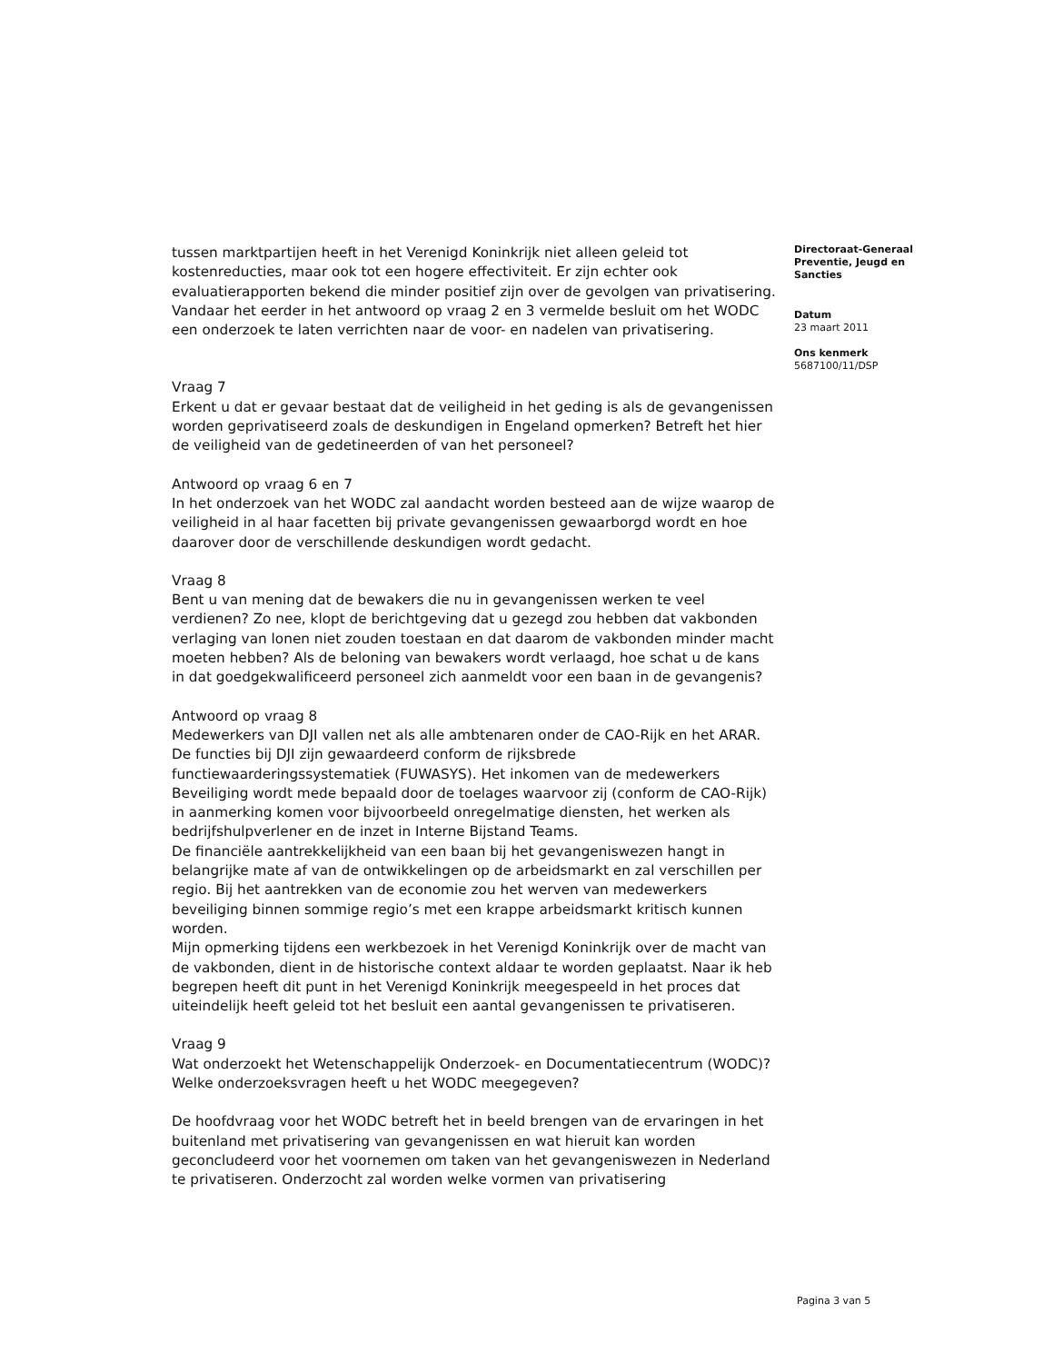tussen marktpartijen heeft in het Verenigd Koninkrijk niet alleen geleid tot kostenreducties, maar ook tot een hogere effectiviteit. Er zijn echter ook evaluatierapporten bekend die minder positief zijn over de gevolgen van privatisering. Vandaar het eerder in het antwoord op vraag 2 en 3 vermelde besluit om het WODC een onderzoek te laten verrichten naar de voor- en nadelen van privatisering.
Vraag 7
Erkent u dat er gevaar bestaat dat de veiligheid in het geding is als de gevangenissen worden geprivatiseerd zoals de deskundigen in Engeland opmerken? Betreft het hier de veiligheid van de gedetineerden of van het personeel?
Antwoord op vraag 6 en 7
In het onderzoek van het WODC zal aandacht worden besteed aan de wijze waarop de veiligheid in al haar facetten bij private gevangenissen gewaarborgd wordt en hoe daarover door de verschillende deskundigen wordt gedacht.
Vraag 8
Bent u van mening dat de bewakers die nu in gevangenissen werken te veel verdienen? Zo nee, klopt de berichtgeving dat u gezegd zou hebben dat vakbonden verlaging van lonen niet zouden toestaan en dat daarom de vakbonden minder macht moeten hebben? Als de beloning van bewakers wordt verlaagd, hoe schat u de kans in dat goedgekwalificeerd personeel zich aanmeldt voor een baan in de gevangenis?
Antwoord op vraag 8
Medewerkers van DJI vallen net als alle ambtenaren onder de CAO-Rijk en het ARAR. De functies bij DJI zijn gewaardeerd conform de rijksbrede functiewaarderingssystematiek (FUWASYS). Het inkomen van de medewerkers Beveiliging wordt mede bepaald door de toelages waarvoor zij (conform de CAO-Rijk) in aanmerking komen voor bijvoorbeeld onregelmatige diensten, het werken als bedrijfshulpverlener en de inzet in Interne Bijstand Teams.
De financiële aantrekkelijkheid van een baan bij het gevangeniswezen hangt in belangrijke mate af van de ontwikkelingen op de arbeidsmarkt en zal verschillen per regio. Bij het aantrekken van de economie zou het werven van medewerkers beveiliging binnen sommige regio’s met een krappe arbeidsmarkt kritisch kunnen worden.
Mijn opmerking tijdens een werkbezoek in het Verenigd Koninkrijk over de macht van de vakbonden, dient in de historische context aldaar te worden geplaatst. Naar ik heb begrepen heeft dit punt in het Verenigd Koninkrijk meegespeeld in het proces dat uiteindelijk heeft geleid tot het besluit een aantal gevangenissen te privatiseren.
Vraag 9
Wat onderzoekt het Wetenschappelijk Onderzoek- en Documentatiecentrum (WODC)? Welke onderzoeksvragen heeft u het WODC meegegeven?
De hoofdvraag voor het WODC betreft het in beeld brengen van de ervaringen in het buitenland met privatisering van gevangenissen en wat hieruit kan worden geconcludeerd voor het voornemen om taken van het gevangeniswezen in Nederland te privatiseren. Onderzocht zal worden welke vormen van privatisering
Directoraat-Generaal Preventie, Jeugd en Sancties
Datum
23 maart 2011
Ons kenmerk
5687100/11/DSP
Pagina 3 van 5